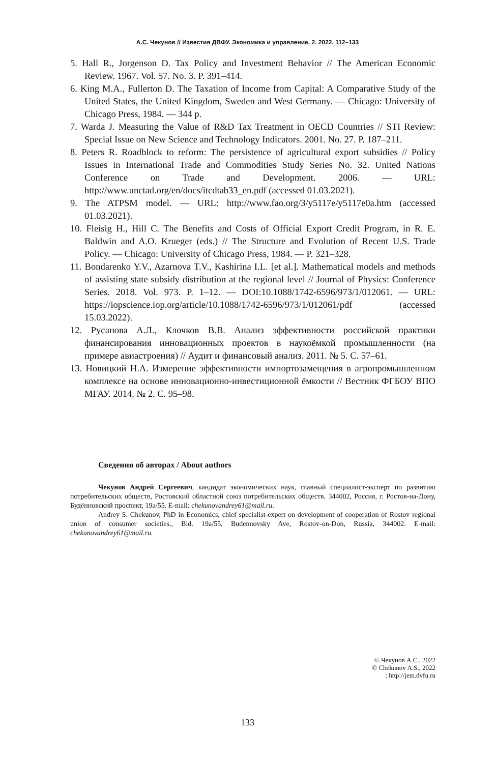А.С. Чекунов // Известия ДВФУ. Экономика и управление. 2. 2022. 112–133
5. Hall R., Jorgenson D. Tax Policy and Investment Behavior // The American Economic Review. 1967. Vol. 57. No. 3. P. 391–414.
6. King M.A., Fullerton D. The Taxation of Income from Capital: A Comparative Study of the United States, the United Kingdom, Sweden and West Germany. — Chicago: University of Chicago Press, 1984. — 344 p.
7. Warda J. Measuring the Value of R&D Tax Treatment in OECD Countries // STI Review: Special Issue on New Science and Technology Indicators. 2001. No. 27. P. 187–211.
8. Peters R. Roadblock to reform: The persistence of agricultural export subsidies // Policy Issues in International Trade and Commodities Study Series No. 32. United Nations Conference on Trade and Development. 2006. — URL: http://www.unctad.org/en/docs/itcdtab33_en.pdf (accessed 01.03.2021).
9. The ATPSM model. — URL: http://www.fao.org/3/y5117e/y5117e0a.htm (accessed 01.03.2021).
10. Fleisig H., Hill C. The Benefits and Costs of Official Export Credit Program, in R. E. Baldwin and A.O. Krueger (eds.) // The Structure and Evolution of Recent U.S. Trade Policy. — Chicago: University of Chicago Press, 1984. — P. 321–328.
11. Bondarenko Y.V., Azarnova T.V., Kashirina I.L. [et al.]. Mathematical models and methods of assisting state subsidy distribution at the regional level // Journal of Physics: Conference Series. 2018. Vol. 973. P. 1–12. — DOI:10.1088/1742-6596/973/1/012061. — URL: https://iopscience.iop.org/article/10.1088/1742-6596/973/1/012061/pdf (accessed 15.03.2022).
12. Русанова А.Л., Клочков В.В. Анализ эффективности российской практики финансирования инновационных проектов в наукоёмкой промышленности (на примере авиастроения) // Аудит и финансовый анализ. 2011. № 5. С. 57–61.
13. Новицкий Н.А. Измерение эффективности импортозамещения в агропромышленном комплексе на основе инновационно-инвестиционной ёмкости // Вестник ФГБОУ ВПО МГАУ. 2014. № 2. С. 95–98.
Сведения об авторах / About authors
Чекунов Андрей Сергеевич, кандидат экономических наук, главный специалист-эксперт по развитию потребительских обществ, Ростовский областной союз потребительских обществ. 344002, Россия, г. Ростов-на-Дону, Будённовский проспект, 19а/55. E-mail: chekunovandrey61@mail.ru.
Andrey S. Chekunov, PhD in Economics, chief specialist-expert on development of cooperation of Rostov regional union of consumer societies., Bld. 19a/55, Budennovsky Ave, Rostov-on-Don, Russia, 344002. E-mail: chekunovandrey61@mail.ru.
.
© Чекунов А.С., 2022
© Chekunov A.S., 2022
: http://jem.dvfu.ru
133